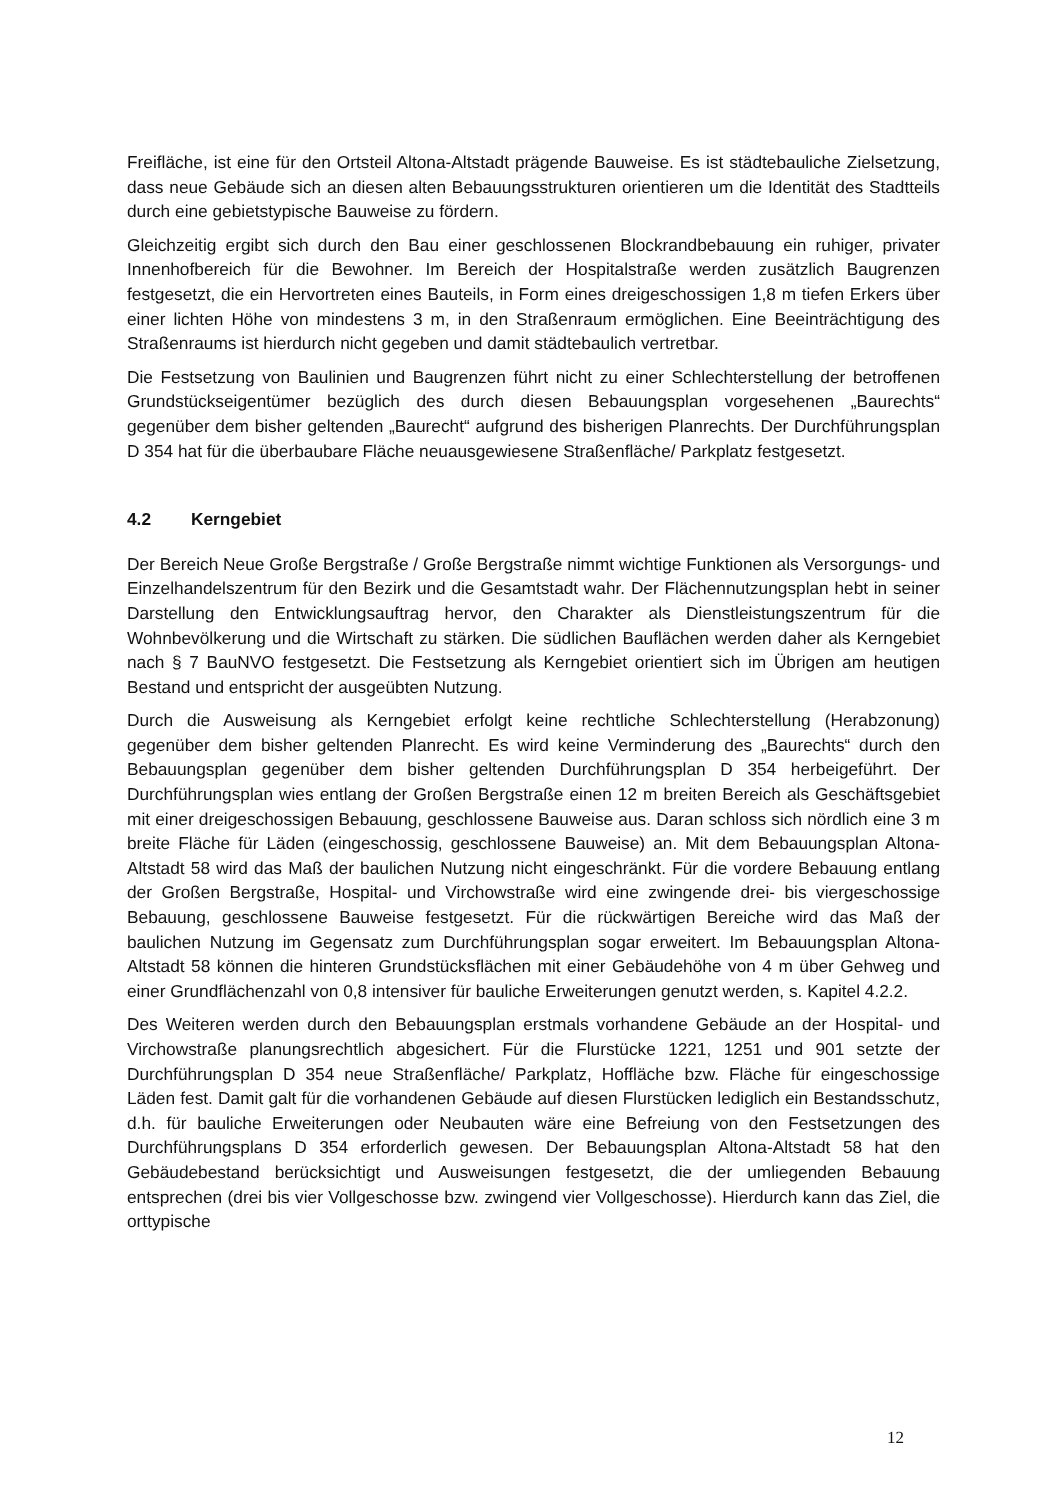Freifläche, ist eine für den Ortsteil Altona-Altstadt prägende Bauweise. Es ist städtebauliche Zielsetzung, dass neue Gebäude sich an diesen alten Bebauungsstrukturen orientieren um die Identität des Stadtteils durch eine gebietstypische Bauweise zu fördern.
Gleichzeitig ergibt sich durch den Bau einer geschlossenen Blockrandbebauung ein ruhiger, privater Innenhofbereich für die Bewohner. Im Bereich der Hospitalstraße werden zusätzlich Baugrenzen festgesetzt, die ein Hervortreten eines Bauteils, in Form eines dreigeschossigen 1,8 m tiefen Erkers über einer lichten Höhe von mindestens 3 m, in den Straßenraum ermöglichen. Eine Beeinträchtigung des Straßenraums ist hierdurch nicht gegeben und damit städtebaulich vertretbar.
Die Festsetzung von Baulinien und Baugrenzen führt nicht zu einer Schlechterstellung der betroffenen Grundstückseigentümer bezüglich des durch diesen Bebauungsplan vorgesehenen „Baurechts“ gegenüber dem bisher geltenden „Baurecht“ aufgrund des bisherigen Planrechts. Der Durchführungsplan D 354 hat für die überbaubare Fläche neuausgewiesene Straßenfläche/ Parkplatz festgesetzt.
4.2 Kerngebiet
Der Bereich Neue Große Bergstraße / Große Bergstraße nimmt wichtige Funktionen als Versorgungs- und Einzelhandelszentrum für den Bezirk und die Gesamtstadt wahr. Der Flächennutzungsplan hebt in seiner Darstellung den Entwicklungsauftrag hervor, den Charakter als Dienstleistungszentrum für die Wohnbevölkerung und die Wirtschaft zu stärken. Die südlichen Bauflächen werden daher als Kerngebiet nach § 7 BauNVO festgesetzt. Die Festsetzung als Kerngebiet orientiert sich im Übrigen am heutigen Bestand und entspricht der ausgeübten Nutzung.
Durch die Ausweisung als Kerngebiet erfolgt keine rechtliche Schlechterstellung (Herabzonung) gegenüber dem bisher geltenden Planrecht. Es wird keine Verminderung des „Baurechts“ durch den Bebauungsplan gegenüber dem bisher geltenden Durchführungsplan D 354 herbeigeführt. Der Durchführungsplan wies entlang der Großen Bergstraße einen 12 m breiten Bereich als Geschäftsgebiet mit einer dreigeschossigen Bebauung, geschlossene Bauweise aus. Daran schloss sich nördlich eine 3 m breite Fläche für Läden (eingeschossig, geschlossene Bauweise) an. Mit dem Bebauungsplan Altona-Altstadt 58 wird das Maß der baulichen Nutzung nicht eingeschränkt. Für die vordere Bebauung entlang der Großen Bergstraße, Hospital- und Virchowstraße wird eine zwingende drei- bis viergeschossige Bebauung, geschlossene Bauweise festgesetzt. Für die rückwärtigen Bereiche wird das Maß der baulichen Nutzung im Gegensatz zum Durchführungsplan sogar erweitert. Im Bebauungsplan Altona-Altstadt 58 können die hinteren Grundstücksflächen mit einer Gebäudehöhe von 4 m über Gehweg und einer Grundflächenzahl von 0,8 intensiver für bauliche Erweiterungen genutzt werden, s. Kapitel 4.2.2.
Des Weiteren werden durch den Bebauungsplan erstmals vorhandene Gebäude an der Hospital- und Virchowstraße planungsrechtlich abgesichert. Für die Flurstücke 1221, 1251 und 901 setzte der Durchführungsplan D 354 neue Straßenfläche/ Parkplatz, Hoffläche bzw. Fläche für eingeschossige Läden fest. Damit galt für die vorhandenen Gebäude auf diesen Flurstücken lediglich ein Bestandsschutz, d.h. für bauliche Erweiterungen oder Neubauten wäre eine Befreiung von den Festsetzungen des Durchführungsplans D 354 erforderlich gewesen. Der Bebauungsplan Altona-Altstadt 58 hat den Gebäudebestand berücksichtigt und Ausweisungen festgesetzt, die der umliegenden Bebauung entsprechen (drei bis vier Vollgeschosse bzw. zwingend vier Vollgeschosse). Hierdurch kann das Ziel, die orttypische
12